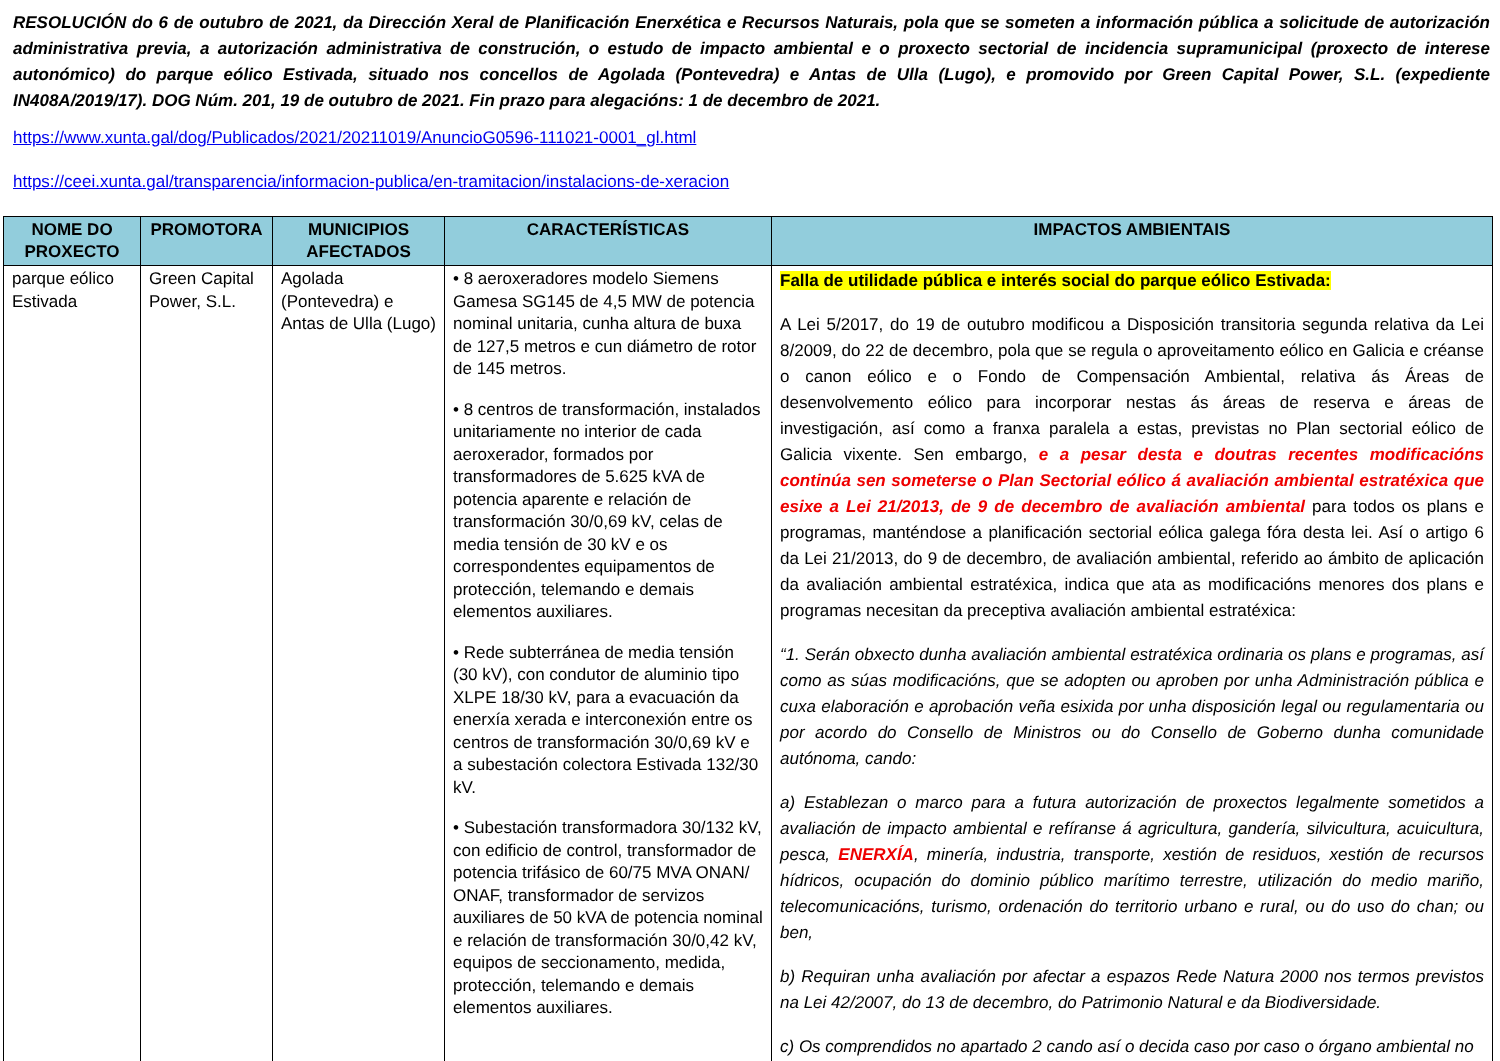RESOLUCIÓN do 6 de outubro de 2021, da Dirección Xeral de Planificación Enerxética e Recursos Naturais, pola que se someten a información pública a solicitude de autorización administrativa previa, a autorización administrativa de construción, o estudo de impacto ambiental e o proxecto sectorial de incidencia supramunicipal (proxecto de interese autonómico) do parque eólico Estivada, situado nos concellos de Agolada (Pontevedra) e Antas de Ulla (Lugo), e promovido por Green Capital Power, S.L. (expediente IN408A/2019/17). DOG Núm. 201, 19 de outubro de 2021. Fin prazo para alegacións: 1 de decembro de 2021.
https://www.xunta.gal/dog/Publicados/2021/20211019/AnuncioG0596-111021-0001_gl.html
https://ceei.xunta.gal/transparencia/informacion-publica/en-tramitacion/instalacions-de-xeracion
| NOME DO PROXECTO | PROMOTORA | MUNICIPIOS AFECTADOS | CARACTERÍSTICAS | IMPACTOS AMBIENTAIS |
| --- | --- | --- | --- | --- |
| parque eólico Estivada | Green Capital Power, S.L. | Agolada (Pontevedra) e Antas de Ulla (Lugo) | • 8 aeroxeradores modelo Siemens Gamesa SG145 de 4,5 MW de potencia nominal unitaria, cunha altura de buxa de 127,5 metros e cun diámetro de rotor de 145 metros. • 8 centros de transformación, instalados unitariamente no interior de cada aeroxerador, formados por transformadores de 5.625 kVA de potencia aparente e relación de transformación 30/0,69 kV, celas de media tensión de 30 kV e os correspondentes equipamentos de protección, telemando e demais elementos auxiliares. • Rede subterránea de media tensión (30 kV), con condutor de aluminio tipo XLPE 18/30 kV, para a evacuación da enerxía xerada e interconexión entre os centros de transformación 30/0,69 kV e a subestación colectora Estivada 132/30 kV. • Subestación transformadora 30/132 kV, con edificio de control, transformador de potencia trifásico de 60/75 MVA ONAN/ ONAF, transformador de servizos auxiliares de 50 kVA de potencia nominal e relación de transformación 30/0,42 kV, equipos de seccionamento, medida, protección, telemando e demais elementos auxiliares. | Falla de utilidade pública e interés social do parque eólico Estivada: A Lei 5/2017, do 19 de outubro modificou a Disposición transitoria segunda relativa da Lei 8/2009, do 22 de decembro, pola que se regula o aproveitamento eólico en Galicia e créanse o canon eólico e o Fondo de Compensación Ambiental, relativa ás Áreas de desenvolvemento eólico para incorporar nestas ás áreas de reserva e áreas de investigación, así como a franxa paralela a estas, previstas no Plan sectorial eólico de Galicia vixente. Sen embargo, e a pesar desta e doutras recentes modificacións continúa sen someterse o Plan Sectorial eólico á avaliación ambiental estratéxica que esixe a Lei 21/2013, de 9 de decembro de avaliación ambiental para todos os plans e programas, manténdose a planificación sectorial eólica galega fóra desta lei. Así o artigo 6 da Lei 21/2013, do 9 de decembro, de avaliación ambiental, referido ao ámbito de aplicación da avaliación ambiental estratéxica, indica que ata as modificacións menores dos plans e programas necesitan da preceptiva avaliación ambiental estratéxica: “1. Serán obxecto dunha avaliación ambiental estratéxica ordinaria os plans e programas, así como as súas modificacións, que se adopten ou aproben por unha Administración pública e cuxa elaboración e aprobación veña esixida por unha disposición legal ou regulamentaria ou por acordo do Consello de Ministros ou do Consello de Goberno dunha comunidade autónoma, cando: a) Establezan o marco para a futura autorización de proxectos legalmente sometidos a avaliación de impacto ambiental e refíranse á agricultura, gandería, silvicultura, acuicultura, pesca, ENERXÍA , minería, industria, transporte, xestión de residuos, xestión de recursos hídricos, ocupación do dominio público marítimo terrestre, utilización do medio mariño, telecomunicacións, turismo, ordenación do territorio urbano e rural, ou do uso do chan; ou ben, b) Requiran unha avaliación por afectar a espazos Rede Natura 2000 nos termos previstos na Lei 42/2007, do 13 de decembro, do Patrimonio Natural e da Biodiversidade. c) Os comprendidos no apartado 2 cando así o decida caso por caso o órgano ambiental no |